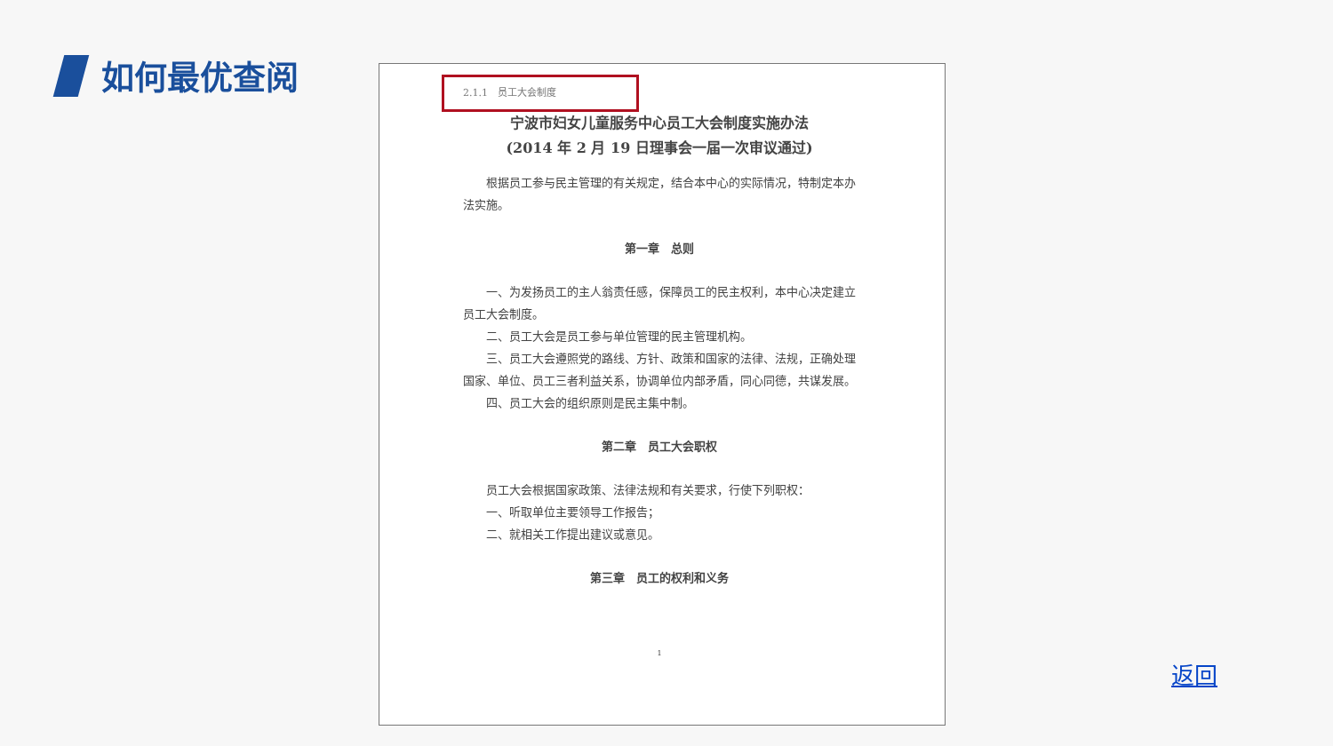如何最优查阅
2.1.1　员工大会制度
宁波市妇女儿童服务中心员工大会制度实施办法
(2014 年 2 月 19 日理事会一届一次审议通过)
根据员工参与民主管理的有关规定，结合本中心的实际情况，特制定本办法实施。
第一章　总则
一、为发扬员工的主人翁责任感，保障员工的民主权利，本中心决定建立员工大会制度。
二、员工大会是员工参与单位管理的民主管理机构。
三、员工大会遵照党的路线、方针、政策和国家的法律、法规，正确处理国家、单位、员工三者利益关系，协调单位内部矛盾，同心同德，共谋发展。
四、员工大会的组织原则是民主集中制。
第二章　员工大会职权
员工大会根据国家政策、法律法规和有关要求，行使下列职权：
一、听取单位主要领导工作报告；
二、就相关工作提出建议或意见。
第三章　员工的权利和义务
1
返回